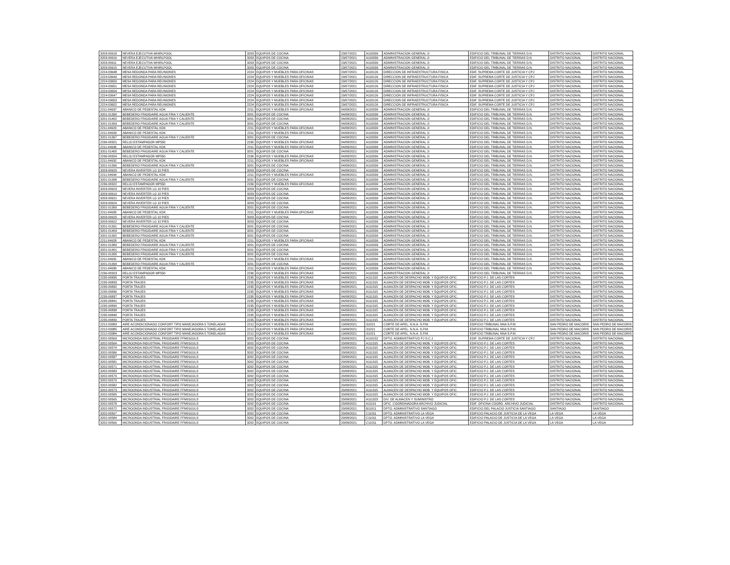| 3203-00618 | NEVERA EJECUTIVA WHIRLPOOL | 3203 | EQUIPOS DE COCINA | 23/07/2021 | A110339 | ADMINISTRACION GENERAL JI | EDIFICIO DEL TRIBUNAL DE TIERRAS D.N. | DISTRITO NACIONAL | DISTRITO NACIONAL |
| 3203-00616 | NEVERA EJECUTIVA WHIRLPOOL | 3203 | EQUIPOS DE COCINA | 23/07/2021 | A110339 | ADMINISTRACION GENERAL JI | EDIFICIO DEL TRIBUNAL DE TIERRAS D.N. | DISTRITO NACIONAL | DISTRITO NACIONAL |
| 3203-00611 | NEVERA EJECUTIVA WHIRLPOOL | 3203 | EQUIPOS DE COCINA | 23/07/2021 | A110339 | ADMINISTRACION GENERAL JI | EDIFICIO DEL TRIBUNAL DE TIERRAS D.N. | DISTRITO NACIONAL | DISTRITO NACIONAL |
| 3203-00615 | NEVERA EJECUTIVA WHIRLPOOL | 3203 | EQUIPOS DE COCINA | 23/07/2021 | A110339 | ADMINISTRACION GENERAL JI | EDIFICIO DEL TRIBUNAL DE TIERRAS D.N. | DISTRITO NACIONAL | DISTRITO NACIONAL |
| 2224-03648 | MESA REDONDA PARA REUNIONES | 2224 | EQUIPOS Y MUEBLES PARA OFICINAS | 29/07/2021 | A110126 | DIRECCION DE INFRAESTRUCTURA FISICA | EDIF. SUPREMA CORTE DE JUSTICIA Y CPJ | DISTRITO NACIONAL | DISTRITO NACIONAL |
| 2224-03649 | MESA REDONDA PARA REUNIONES | 2224 | EQUIPOS Y MUEBLES PARA OFICINAS | 29/07/2021 | A110126 | DIRECCION DE INFRAESTRUCTURA FISICA | EDIF. SUPREMA CORTE DE JUSTICIA Y CPJ | DISTRITO NACIONAL | DISTRITO NACIONAL |
| 2224-03650 | MESA REDONDA PARA REUNIONES | 2224 | EQUIPOS Y MUEBLES PARA OFICINAS | 29/07/2021 | A110126 | DIRECCION DE INFRAESTRUCTURA FISICA | EDIF. SUPREMA CORTE DE JUSTICIA Y CPJ | DISTRITO NACIONAL | DISTRITO NACIONAL |
| 2224-03651 | MESA REDONDA PARA REUNIONES | 2224 | EQUIPOS Y MUEBLES PARA OFICINAS | 29/07/2021 | A110126 | DIRECCION DE INFRAESTRUCTURA FISICA | EDIF. SUPREMA CORTE DE JUSTICIA Y CPJ | DISTRITO NACIONAL | DISTRITO NACIONAL |
| 2224-03654 | MESA REDONDA PARA REUNIONES | 2224 | EQUIPOS Y MUEBLES PARA OFICINAS | 29/07/2021 | A110126 | DIRECCION DE INFRAESTRUCTURA FISICA | EDIF. SUPREMA CORTE DE JUSTICIA Y CPJ | DISTRITO NACIONAL | DISTRITO NACIONAL |
| 2224-03647 | MESA REDONDA PARA REUNIONES | 2224 | EQUIPOS Y MUEBLES PARA OFICINAS | 29/07/2021 | A110126 | DIRECCION DE INFRAESTRUCTURA FISICA | EDIF. SUPREMA CORTE DE JUSTICIA Y CPJ | DISTRITO NACIONAL | DISTRITO NACIONAL |
| 2224-03653 | MESA REDONDA PARA REUNIONES | 2224 | EQUIPOS Y MUEBLES PARA OFICINAS | 29/07/2021 | A110126 | DIRECCION DE INFRAESTRUCTURA FISICA | EDIF. SUPREMA CORTE DE JUSTICIA Y CPJ | DISTRITO NACIONAL | DISTRITO NACIONAL |
| 2224-03652 | MESA REDONDA PARA REUNIONES | 2224 | EQUIPOS Y MUEBLES PARA OFICINAS | 29/07/2021 | A110126 | DIRECCION DE INFRAESTRUCTURA FISICA | EDIF. SUPREMA CORTE DE JUSTICIA Y CPJ | DISTRITO NACIONAL | DISTRITO NACIONAL |
| 2211-04937 | ABANICO DE PEDESTAL KDK | 2211 | EQUIPOS Y MUEBLES PARA OFICINAS | 04/08/2021 | A110339 | ADMINISTRACION GENERAL JI | EDIFICIO DEL TRIBUNAL DE TIERRAS D.N. | DISTRITO NACIONAL | DISTRITO NACIONAL |
| 3201-01390 | BEBEDERO FRIGIDAIRE AGUA FRIA Y CALIENTE | 3201 | EQUIPOS DE COCINA | 04/08/2021 | A110339 | ADMINISTRACION GENERAL JI | EDIFICIO DEL TRIBUNAL DE TIERRAS D.N. | DISTRITO NACIONAL | DISTRITO NACIONAL |
| 3201-01402 | BEBEDERO FRIGIDAIRE AGUA FRIA Y CALIENTE | 3201 | EQUIPOS DE COCINA | 04/08/2021 | A110339 | ADMINISTRACION GENERAL JI | EDIFICIO DEL TRIBUNAL DE TIERRAS D.N. | DISTRITO NACIONAL | DISTRITO NACIONAL |
| 3201-01393 | BEBEDERO FRIGIDAIRE AGUA FRIA Y CALIENTE | 3201 | EQUIPOS DE COCINA | 04/08/2021 | A110339 | ADMINISTRACION GENERAL JI | EDIFICIO DEL TRIBUNAL DE TIERRAS D.N. | DISTRITO NACIONAL | DISTRITO NACIONAL |
| 2211-04929 | ABANICO DE PEDESTAL KDK | 2211 | EQUIPOS Y MUEBLES PARA OFICINAS | 04/08/2021 | A110339 | ADMINISTRACION GENERAL JI | EDIFICIO DEL TRIBUNAL DE TIERRAS D.N. | DISTRITO NACIONAL | DISTRITO NACIONAL |
| 2211-04933 | ABANICO DE PEDESTAL KDK | 2211 | EQUIPOS Y MUEBLES PARA OFICINAS | 04/08/2021 | A110339 | ADMINISTRACION GENERAL JI | EDIFICIO DEL TRIBUNAL DE TIERRAS D.N. | DISTRITO NACIONAL | DISTRITO NACIONAL |
| 3201-01397 | BEBEDERO FRIGIDAIRE AGUA FRIA Y CALIENTE | 3201 | EQUIPOS DE COCINA | 04/08/2021 | A110339 | ADMINISTRACION GENERAL JI | EDIFICIO DEL TRIBUNAL DE TIERRAS D.N. | DISTRITO NACIONAL | DISTRITO NACIONAL |
| 2236-00321 | RELOJ ESTAMPADOR MP550 | 2236 | EQUIPOS Y MUEBLES PARA OFICINAS | 04/08/2021 | A110339 | ADMINISTRACION GENERAL JI | EDIFICIO DEL TRIBUNAL DE TIERRAS D.N. | DISTRITO NACIONAL | DISTRITO NACIONAL |
| 2211-04936 | ABANICO DE PEDESTAL KDK | 2211 | EQUIPOS Y MUEBLES PARA OFICINAS | 04/08/2021 | A110339 | ADMINISTRACION GENERAL JI | EDIFICIO DEL TRIBUNAL DE TIERRAS D.N. | DISTRITO NACIONAL | DISTRITO NACIONAL |
| 3201-01400 | BEBEDERO FRIGIDAIRE AGUA FRIA Y CALIENTE | 3201 | EQUIPOS DE COCINA | 04/08/2021 | A110339 | ADMINISTRACION GENERAL JI | EDIFICIO DEL TRIBUNAL DE TIERRAS D.N. | DISTRITO NACIONAL | DISTRITO NACIONAL |
| 2236-00324 | RELOJ ESTAMPADOR MP550 | 2236 | EQUIPOS Y MUEBLES PARA OFICINAS | 04/08/2021 | A110339 | ADMINISTRACION GENERAL JI | EDIFICIO DEL TRIBUNAL DE TIERRAS D.N. | DISTRITO NACIONAL | DISTRITO NACIONAL |
| 2211-04932 | ABANICO DE PEDESTAL KDK | 2211 | EQUIPOS Y MUEBLES PARA OFICINAS | 04/08/2021 | A110339 | ADMINISTRACION GENERAL JI | EDIFICIO DEL TRIBUNAL DE TIERRAS D.N. | DISTRITO NACIONAL | DISTRITO NACIONAL |
| 3201-01396 | BEBEDERO FRIGIDAIRE AGUA FRIA Y CALIENTE | 3201 | EQUIPOS DE COCINA | 04/08/2021 | A110339 | ADMINISTRACION GENERAL JI | EDIFICIO DEL TRIBUNAL DE TIERRAS D.N. | DISTRITO NACIONAL | DISTRITO NACIONAL |
| 3203-00620 | NEVERA INVERTER LG 10 PIES | 3203 | EQUIPOS DE COCINA | 04/08/2021 | A110339 | ADMINISTRACION GENERAL JI | EDIFICIO DEL TRIBUNAL DE TIERRAS D.N. | DISTRITO NACIONAL | DISTRITO NACIONAL |
| 2211-04934 | ABANICO DE PEDESTAL KDK | 2211 | EQUIPOS Y MUEBLES PARA OFICINAS | 04/08/2021 | A110339 | ADMINISTRACION GENERAL JI | EDIFICIO DEL TRIBUNAL DE TIERRAS D.N. | DISTRITO NACIONAL | DISTRITO NACIONAL |
| 3201-01398 | BEBEDERO FRIGIDAIRE AGUA FRIA Y CALIENTE | 3201 | EQUIPOS DE COCINA | 04/08/2021 | A110339 | ADMINISTRACION GENERAL JI | EDIFICIO DEL TRIBUNAL DE TIERRAS D.N. | DISTRITO NACIONAL | DISTRITO NACIONAL |
| 2236-00322 | RELOJ ESTAMPADOR MP550 | 2236 | EQUIPOS Y MUEBLES PARA OFICINAS | 04/08/2021 | A110339 | ADMINISTRACION GENERAL JI | EDIFICIO DEL TRIBUNAL DE TIERRAS D.N. | DISTRITO NACIONAL | DISTRITO NACIONAL |
| 3203-00623 | NEVERA INVERTER LG 10 PIES | 3203 | EQUIPOS DE COCINA | 04/08/2021 | A110339 | ADMINISTRACION GENERAL JI | EDIFICIO DEL TRIBUNAL DE TIERRAS D.N. | DISTRITO NACIONAL | DISTRITO NACIONAL |
| 3203-00619 | NEVERA INVERTER LG 10 PIES | 3203 | EQUIPOS DE COCINA | 04/08/2021 | A110339 | ADMINISTRACION GENERAL JI | EDIFICIO DEL TRIBUNAL DE TIERRAS D.N. | DISTRITO NACIONAL | DISTRITO NACIONAL |
| 3203-00621 | NEVERA INVERTER LG 10 PIES | 3203 | EQUIPOS DE COCINA | 04/08/2021 | A110339 | ADMINISTRACION GENERAL JI | EDIFICIO DEL TRIBUNAL DE TIERRAS D.N. | DISTRITO NACIONAL | DISTRITO NACIONAL |
| 3203-00624 | NEVERA INVERTER LG 10 PIES | 3203 | EQUIPOS DE COCINA | 04/08/2021 | A110339 | ADMINISTRACION GENERAL JI | EDIFICIO DEL TRIBUNAL DE TIERRAS D.N. | DISTRITO NACIONAL | DISTRITO NACIONAL |
| 3201-01399 | BEBEDERO FRIGIDAIRE AGUA FRIA Y CALIENTE | 3201 | EQUIPOS DE COCINA | 04/08/2021 | A110339 | ADMINISTRACION GENERAL JI | EDIFICIO DEL TRIBUNAL DE TIERRAS D.N. | DISTRITO NACIONAL | DISTRITO NACIONAL |
| 2211-04935 | ABANICO DE PEDESTAL KDK | 2211 | EQUIPOS Y MUEBLES PARA OFICINAS | 04/08/2021 | A110339 | ADMINISTRACION GENERAL JI | EDIFICIO DEL TRIBUNAL DE TIERRAS D.N. | DISTRITO NACIONAL | DISTRITO NACIONAL |
| 3203-00625 | NEVERA INVERTER LG 10 PIES | 3203 | EQUIPOS DE COCINA | 04/08/2021 | A110339 | ADMINISTRACION GENERAL JI | EDIFICIO DEL TRIBUNAL DE TIERRAS D.N. | DISTRITO NACIONAL | DISTRITO NACIONAL |
| 3203-00622 | NEVERA INVERTER LG 10 PIES | 3203 | EQUIPOS DE COCINA | 04/08/2021 | A110339 | ADMINISTRACION GENERAL JI | EDIFICIO DEL TRIBUNAL DE TIERRAS D.N. | DISTRITO NACIONAL | DISTRITO NACIONAL |
| 3201-01391 | BEBEDERO FRIGIDAIRE AGUA FRIA Y CALIENTE | 3201 | EQUIPOS DE COCINA | 04/08/2021 | A110339 | ADMINISTRACION GENERAL JI | EDIFICIO DEL TRIBUNAL DE TIERRAS D.N. | DISTRITO NACIONAL | DISTRITO NACIONAL |
| 3201-01403 | BEBEDERO FRIGIDAIRE AGUA FRIA Y CALIENTE | 3201 | EQUIPOS DE COCINA | 04/08/2021 | A110339 | ADMINISTRACION GENERAL JI | EDIFICIO DEL TRIBUNAL DE TIERRAS D.N. | DISTRITO NACIONAL | DISTRITO NACIONAL |
| 3201-01392 | BEBEDERO FRIGIDAIRE AGUA FRIA Y CALIENTE | 3201 | EQUIPOS DE COCINA | 04/08/2021 | A110339 | ADMINISTRACION GENERAL JI | EDIFICIO DEL TRIBUNAL DE TIERRAS D.N. | DISTRITO NACIONAL | DISTRITO NACIONAL |
| 2211-04928 | ABANICO DE PEDESTAL KDK | 2211 | EQUIPOS Y MUEBLES PARA OFICINAS | 04/08/2021 | A110339 | ADMINISTRACION GENERAL JI | EDIFICIO DEL TRIBUNAL DE TIERRAS D.N. | DISTRITO NACIONAL | DISTRITO NACIONAL |
| 3201-01389 | BEBEDERO FRIGIDAIRE AGUA FRIA Y CALIENTE | 3201 | EQUIPOS DE COCINA | 04/08/2021 | A110339 | ADMINISTRACION GENERAL JI | EDIFICIO DEL TRIBUNAL DE TIERRAS D.N. | DISTRITO NACIONAL | DISTRITO NACIONAL |
| 3201-01401 | BEBEDERO FRIGIDAIRE AGUA FRIA Y CALIENTE | 3201 | EQUIPOS DE COCINA | 04/08/2021 | A110339 | ADMINISTRACION GENERAL JI | EDIFICIO DEL TRIBUNAL DE TIERRAS D.N. | DISTRITO NACIONAL | DISTRITO NACIONAL |
| 3201-01395 | BEBEDERO FRIGIDAIRE AGUA FRIA Y CALIENTE | 3201 | EQUIPOS DE COCINA | 04/08/2021 | A110339 | ADMINISTRACION GENERAL JI | EDIFICIO DEL TRIBUNAL DE TIERRAS D.N. | DISTRITO NACIONAL | DISTRITO NACIONAL |
| 2211-04931 | ABANICO DE PEDESTAL KDK | 2211 | EQUIPOS Y MUEBLES PARA OFICINAS | 04/08/2021 | A110339 | ADMINISTRACION GENERAL JI | EDIFICIO DEL TRIBUNAL DE TIERRAS D.N. | DISTRITO NACIONAL | DISTRITO NACIONAL |
| 3201-01394 | BEBEDERO FRIGIDAIRE AGUA FRIA Y CALIENTE | 3201 | EQUIPOS DE COCINA | 04/08/2021 | A110339 | ADMINISTRACION GENERAL JI | EDIFICIO DEL TRIBUNAL DE TIERRAS D.N. | DISTRITO NACIONAL | DISTRITO NACIONAL |
| 2211-04930 | ABANICO DE PEDESTAL KDK | 2211 | EQUIPOS Y MUEBLES PARA OFICINAS | 04/08/2021 | A110339 | ADMINISTRACION GENERAL JI | EDIFICIO DEL TRIBUNAL DE TIERRAS D.N. | DISTRITO NACIONAL | DISTRITO NACIONAL |
| 2236-00323 | RELOJ ESTAMPADOR MP550 | 2236 | EQUIPOS Y MUEBLES PARA OFICINAS | 04/08/2021 | A110339 | ADMINISTRACION GENERAL JI | EDIFICIO DEL TRIBUNAL DE TIERRAS D.N. | DISTRITO NACIONAL | DISTRITO NACIONAL |
| 2235-00835 | PORTA TRAJES | 2235 | EQUIPOS Y MUEBLES PARA OFICINAS | 04/08/2021 | A111315 | ALMACEN DE DESPACHO MOB. Y EQUIPOS OFIC. | EDIFICIO P.J. DE LAS CORTES | DISTRITO NACIONAL | DISTRITO NACIONAL |
| 2235-00833 | PORTA TRAJES | 2235 | EQUIPOS Y MUEBLES PARA OFICINAS | 04/08/2021 | A111315 | ALMACEN DE DESPACHO MOB. Y EQUIPOS OFIC. | EDIFICIO P.J. DE LAS CORTES | DISTRITO NACIONAL | DISTRITO NACIONAL |
| 2235-00832 | PORTA TRAJES | 2235 | EQUIPOS Y MUEBLES PARA OFICINAS | 04/08/2021 | A111315 | ALMACEN DE DESPACHO MOB. Y EQUIPOS OFIC. | EDIFICIO P.J. DE LAS CORTES | DISTRITO NACIONAL | DISTRITO NACIONAL |
| 2235-00836 | PORTA TRAJES | 2235 | EQUIPOS Y MUEBLES PARA OFICINAS | 04/08/2021 | A111315 | ALMACEN DE DESPACHO MOB. Y EQUIPOS OFIC. | EDIFICIO P.J. DE LAS CORTES | DISTRITO NACIONAL | DISTRITO NACIONAL |
| 2235-00837 | PORTA TRAJES | 2235 | EQUIPOS Y MUEBLES PARA OFICINAS | 04/08/2021 | A111315 | ALMACEN DE DESPACHO MOB. Y EQUIPOS OFIC. | EDIFICIO P.J. DE LAS CORTES | DISTRITO NACIONAL | DISTRITO NACIONAL |
| 2235-00841 | PORTA TRAJES | 2235 | EQUIPOS Y MUEBLES PARA OFICINAS | 04/08/2021 | A111315 | ALMACEN DE DESPACHO MOB. Y EQUIPOS OFIC. | EDIFICIO P.J. DE LAS CORTES | DISTRITO NACIONAL | DISTRITO NACIONAL |
| 2235-00834 | PORTA TRAJES | 2235 | EQUIPOS Y MUEBLES PARA OFICINAS | 04/08/2021 | A111315 | ALMACEN DE DESPACHO MOB. Y EQUIPOS OFIC. | EDIFICIO P.J. DE LAS CORTES | DISTRITO NACIONAL | DISTRITO NACIONAL |
| 2235-00838 | PORTA TRAJES | 2235 | EQUIPOS Y MUEBLES PARA OFICINAS | 04/08/2021 | A111315 | ALMACEN DE DESPACHO MOB. Y EQUIPOS OFIC. | EDIFICIO P.J. DE LAS CORTES | DISTRITO NACIONAL | DISTRITO NACIONAL |
| 2235-00840 | PORTA TRAJES | 2235 | EQUIPOS Y MUEBLES PARA OFICINAS | 04/08/2021 | A111315 | ALMACEN DE DESPACHO MOB. Y EQUIPOS OFIC. | EDIFICIO P.J. DE LAS CORTES | DISTRITO NACIONAL | DISTRITO NACIONAL |
| 2235-00839 | PORTA TRAJES | 2235 | EQUIPOS Y MUEBLES PARA OFICINAS | 04/08/2021 | A111315 | ALMACEN DE DESPACHO MOB. Y EQUIPOS OFIC. | EDIFICIO P.J. DE LAS CORTES | DISTRITO NACIONAL | DISTRITO NACIONAL |
| 2212-03383 | AIRE ACONDICIONADO CONFORT TIPO MANEJADORA 5 TONELADAS | 2212 | EQUIPOS Y MUEBLES PARA OFICINAS | 19/08/2021 | I11021 | CORTE DE APEL. N.N.A. S.P.M. | EDIFICIO TRIBUNAL NNA S.P.M. | SAN PEDRO DE MACORIS | SAN PEDRO DE MACORIS |
| 2212-03385 | AIRE ACONDICIONADO CONFORT TIPO MANEJADORA 5 TONELADAS | 2212 | EQUIPOS Y MUEBLES PARA OFICINAS | 19/08/2021 | I11021 | CORTE DE APEL. N.N.A. S.P.M. | EDIFICIO TRIBUNAL NNA S.P.M. | SAN PEDRO DE MACORIS | SAN PEDRO DE MACORIS |
| 2212-03384 | AIRE ACONDICIONADO CONFORT TIPO MANEJADORA 5 TONELADAS | 2212 | EQUIPOS Y MUEBLES PARA OFICINAS | 19/08/2021 | I11021 | CORTE DE APEL. N.N.A. S.P.M. | EDIFICIO TRIBUNAL NNA S.P.M. | SAN PEDRO DE MACORIS | SAN PEDRO DE MACORIS |
| 3202-00569 | MICROONDA INDUSTRIAL FRIGIDAIRE FFM0161ILS | 3202 | EQUIPOS DE COCINA | 20/08/2021 | A110152 | DPTO. ADMINISTRATIVO PJ S.C.J. | EDIF. SUPREMA CORTE DE JUSTICIA Y CPJ | DISTRITO NACIONAL | DISTRITO NACIONAL |
| 3202-00564 | MICROONDA INDUSTRIAL FRIGIDAIRE FFM0161ILS | 3202 | EQUIPOS DE COCINA | 20/08/2021 | A111315 | ALMACEN DE DESPACHO MOB. Y EQUIPOS OFIC. | EDIFICIO P.J. DE LAS CORTES | DISTRITO NACIONAL | DISTRITO NACIONAL |
| 3202-00574 | MICROONDA INDUSTRIAL FRIGIDAIRE FFM0161ILS | 3202 | EQUIPOS DE COCINA | 20/08/2021 | A111315 | ALMACEN DE DESPACHO MOB. Y EQUIPOS OFIC. | EDIFICIO P.J. DE LAS CORTES | DISTRITO NACIONAL | DISTRITO NACIONAL |
| 3202-00586 | MICROONDA INDUSTRIAL FRIGIDAIRE FFM0161ILS | 3202 | EQUIPOS DE COCINA | 20/08/2021 | A111315 | ALMACEN DE DESPACHO MOB. Y EQUIPOS OFIC. | EDIFICIO P.J. DE LAS CORTES | DISTRITO NACIONAL | DISTRITO NACIONAL |
| 3202-00587 | MICROONDA INDUSTRIAL FRIGIDAIRE FFM0161ILS | 3202 | EQUIPOS DE COCINA | 20/08/2021 | A111315 | ALMACEN DE DESPACHO MOB. Y EQUIPOS OFIC. | EDIFICIO P.J. DE LAS CORTES | DISTRITO NACIONAL | DISTRITO NACIONAL |
| 3202-00581 | MICROONDA INDUSTRIAL FRIGIDAIRE FFM0161ILS | 3202 | EQUIPOS DE COCINA | 20/08/2021 | A111315 | ALMACEN DE DESPACHO MOB. Y EQUIPOS OFIC. | EDIFICIO P.J. DE LAS CORTES | DISTRITO NACIONAL | DISTRITO NACIONAL |
| 3202-00571 | MICROONDA INDUSTRIAL FRIGIDAIRE FFM0161ILS | 3202 | EQUIPOS DE COCINA | 20/08/2021 | A111315 | ALMACEN DE DESPACHO MOB. Y EQUIPOS OFIC. | EDIFICIO P.J. DE LAS CORTES | DISTRITO NACIONAL | DISTRITO NACIONAL |
| 3202-00583 | MICROONDA INDUSTRIAL FRIGIDAIRE FFM0161ILS | 3202 | EQUIPOS DE COCINA | 20/08/2021 | A111315 | ALMACEN DE DESPACHO MOB. Y EQUIPOS OFIC. | EDIFICIO P.J. DE LAS CORTES | DISTRITO NACIONAL | DISTRITO NACIONAL |
| 3202-00579 | MICROONDA INDUSTRIAL FRIGIDAIRE FFM0161ILS | 3202 | EQUIPOS DE COCINA | 20/08/2021 | A111315 | ALMACEN DE DESPACHO MOB. Y EQUIPOS OFIC. | EDIFICIO P.J. DE LAS CORTES | DISTRITO NACIONAL | DISTRITO NACIONAL |
| 3202-00570 | MICROONDA INDUSTRIAL FRIGIDAIRE FFM0161ILS | 3202 | EQUIPOS DE COCINA | 20/08/2021 | A111315 | ALMACEN DE DESPACHO MOB. Y EQUIPOS OFIC. | EDIFICIO P.J. DE LAS CORTES | DISTRITO NACIONAL | DISTRITO NACIONAL |
| 3202-00582 | MICROONDA INDUSTRIAL FRIGIDAIRE FFM0161ILS | 3202 | EQUIPOS DE COCINA | 20/08/2021 | A111315 | ALMACEN DE DESPACHO MOB. Y EQUIPOS OFIC. | EDIFICIO P.J. DE LAS CORTES | DISTRITO NACIONAL | DISTRITO NACIONAL |
| 3202-00573 | MICROONDA INDUSTRIAL FRIGIDAIRE FFM0161ILS | 3202 | EQUIPOS DE COCINA | 20/08/2021 | A111315 | ALMACEN DE DESPACHO MOB. Y EQUIPOS OFIC. | EDIFICIO P.J. DE LAS CORTES | DISTRITO NACIONAL | DISTRITO NACIONAL |
| 3202-00585 | MICROONDA INDUSTRIAL FRIGIDAIRE FFM0161ILS | 3202 | EQUIPOS DE COCINA | 20/08/2021 | A111315 | ALMACEN DE DESPACHO MOB. Y EQUIPOS OFIC. | EDIFICIO P.J. DE LAS CORTES | DISTRITO NACIONAL | DISTRITO NACIONAL |
| 3202-00565 | MICROONDA INDUSTRIAL FRIGIDAIRE FFM0161ILS | 3202 | EQUIPOS DE COCINA | 20/08/2021 | A111323 | DIV. DE ALMACEN Y SUMINISTRO | EDIFICIO P.J. DE LAS CORTES | DISTRITO NACIONAL | DISTRITO NACIONAL |
| 3202-00578 | MICROONDA INDUSTRIAL FRIGIDAIRE FFM0161ILS | 3202 | EQUIPOS DE COCINA | 20/08/2021 | A11191 | OFIC. COORDINADORA ARCHIVO JUDICIAL | EDIF. OFICINA COORD. ARCHIVO JUDICIAL | DISTRITO NACIONAL | DISTRITO NACIONAL |
| 3202-00572 | MICROONDA INDUSTRIAL FRIGIDAIRE FFM0161ILS | 3202 | EQUIPOS DE COCINA | 20/08/2021 | B11011 | DPTO. ADMINISTRATIVO SANTIAGO | EDIFICIO DEL PALACIO JUSTICIA SANTIAGO | SANTIAGO | SANTIAGO |
| 3202-00567 | MICROONDA INDUSTRIAL FRIGIDAIRE FFM0161ILS | 3202 | EQUIPOS DE COCINA | 20/08/2021 | C11011 | DPTO. ADMINISTRATIVO LA VEGA | EDIFICIO PALACIO DE JUSTICIA DE LA VEGA | LA VEGA | LA VEGA |
| 3202-00584 | MICROONDA INDUSTRIAL FRIGIDAIRE FFM0161ILS | 3202 | EQUIPOS DE COCINA | 20/08/2021 | C11011 | DPTO. ADMINISTRATIVO LA VEGA | EDIFICIO PALACIO DE JUSTICIA DE LA VEGA | LA VEGA | LA VEGA |
| 3202-00566 | MICROONDA INDUSTRIAL FRIGIDAIRE FFM0161ILS | 3202 | EQUIPOS DE COCINA | 20/08/2021 | C11011 | DPTO. ADMINISTRATIVO LA VEGA | EDIFICIO PALACIO DE JUSTICIA DE LA VEGA | LA VEGA | LA VEGA |